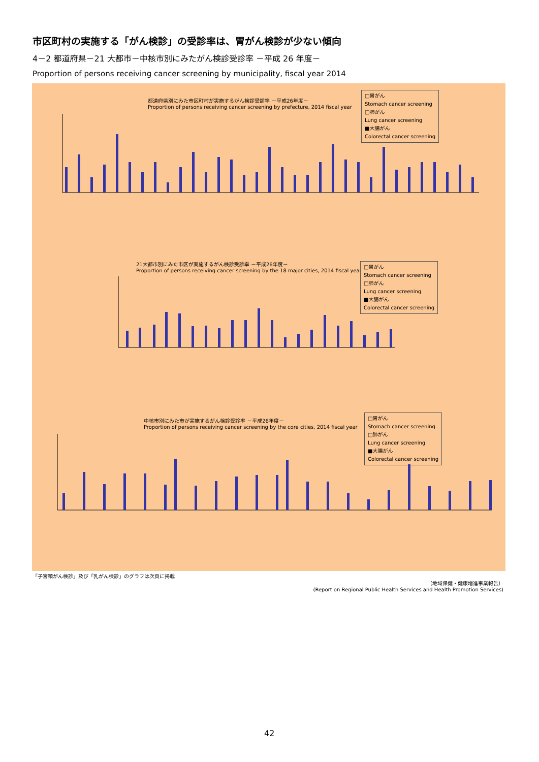市区町村の実施する「がん検診」の受診率は、胃がん検診が少ない傾向
4－2 都道府県－21 大都市－中核市別にみたがん検診受診率 －平成 26 年度－
Proportion of persons receiving cancer screening by municipality, fiscal year 2014
都道府県別にみた市区町村が実施するがん検診受診率 －平成26年度－
Proportion of persons receiving cancer screening by prefecture, 2014 fiscal year
□胃がん
Stomach cancer screening
□肺がん
Lung cancer screening
■大腸がん
Colorectal cancer screening
21大都市別にみた市区が実施するがん検診受診率 －平成26年度－
Proportion of persons receiving cancer screening by the 18 major cities, 2014 fiscal year
□胃がん
Stomach cancer screening
□肺がん
Lung cancer screening
■大腸がん
Colorectal cancer screening
中核市別にみた市が実施するがん検診受診率 －平成26年度－
Proportion of persons receiving cancer screening by the core cities, 2014 fiscal year
□胃がん
Stomach cancer screening
□肺がん
Lung cancer screening
■大腸がん
Colorectal cancer screening
「子宮頸がん検診」及び「乳がん検診」のグラフは次頁に掲載
（地域保健・健康増進事業報告）
(Report on Regional Public Health Services and Health Promotion Services)
42